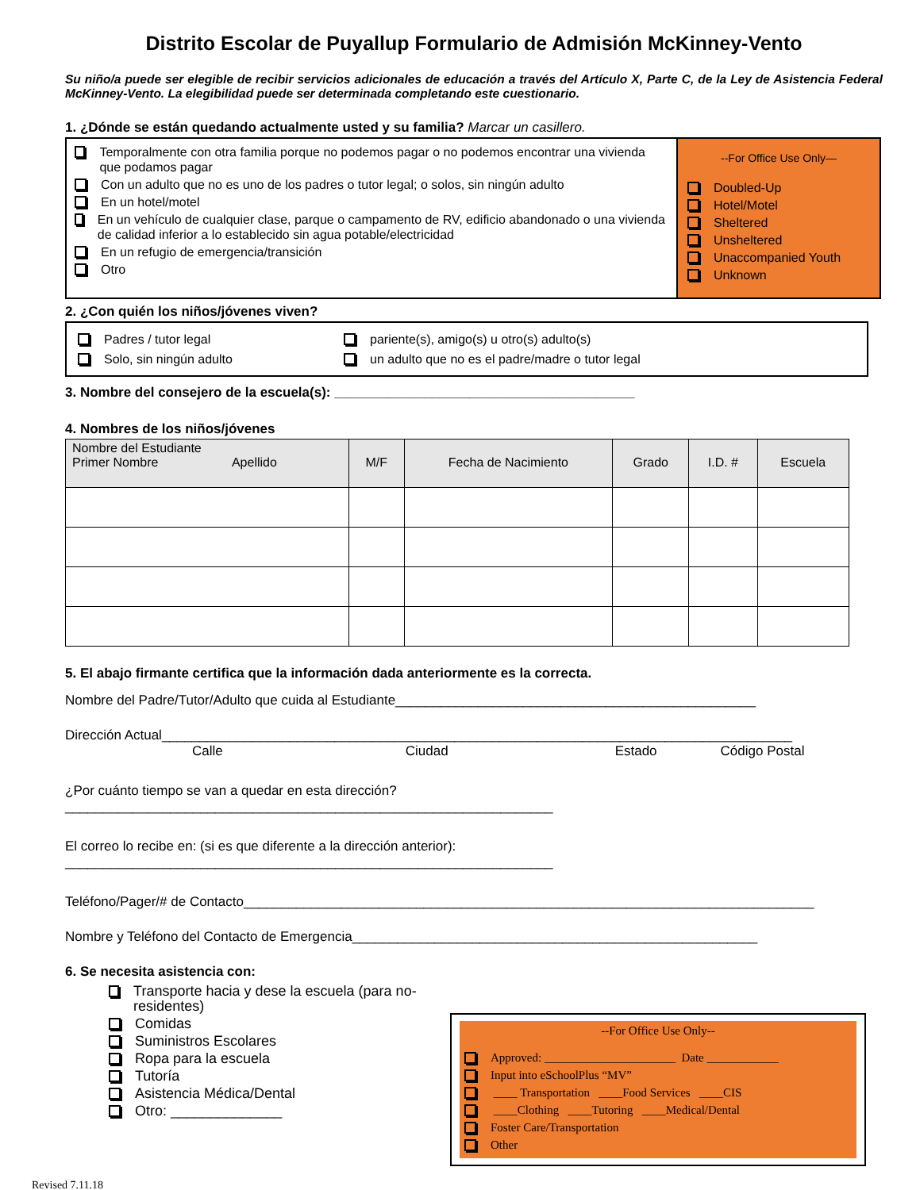Distrito Escolar de Puyallup Formulario de Admisión McKinney-Vento
Su niño/a puede ser elegible de recibir servicios adicionales de educación a través del Artículo X, Parte C, de la Ley de Asistencia Federal McKinney-Vento. La elegibilidad puede ser determinada completando este cuestionario.
1. ¿Dónde se están quedando actualmente usted y su familia? Marcar un casillero.
Temporalmente con otra familia porque no podemos pagar o no podemos encontrar una vivienda que podamos pagar
Con un adulto que no es uno de los padres o tutor legal; o solos, sin ningún adulto
En un hotel/motel
En un vehículo de cualquier clase, parque o campamento de RV, edificio abandonado o una vivienda de calidad inferior a lo establecido sin agua potable/electricidad
En un refugio de emergencia/transición
Otro
--For Office Use Only—
Doubled-Up
Hotel/Motel
Sheltered
Unsheltered
Unaccompanied Youth
Unknown
2. ¿Con quién los niños/jóvenes viven?
Padres / tutor legal
pariente(s), amigo(s) u otro(s) adulto(s)
Solo, sin ningún adulto
un adulto que no es el padre/madre o tutor legal
3. Nombre del consejero de la escuela(s): ________________________________________
4. Nombres de los niños/jóvenes
| Nombre del Estudiante Primer Nombre Apellido | M/F | Fecha de Nacimiento | Grado | I.D. # | Escuela |
| --- | --- | --- | --- | --- | --- |
5. El abajo firmante certifica que la información dada anteriormente es la correcta.
Nombre del Padre/Tutor/Adulto que cuida al Estudiante________________________________________________
Dirección Actual____________________________________________________________________________________
Calle Ciudad Estado Código Postal
¿Por cuánto tiempo se van a quedar en esta dirección?
_________________________________________________________________
El correo lo recibe en: (si es que diferente a la dirección anterior):
_________________________________________________________________
Teléfono/Pager/# de Contacto____________________________________________________________________________
Nombre y Teléfono del Contacto de Emergencia______________________________________________________
6. Se necesita asistencia con:
Transporte hacia y dese la escuela (para no-residentes)
Comidas
Suministros Escolares
Ropa para la escuela
Tutoría
Asistencia Médica/Dental
Otro: ______________
--For Office Use Only--
Approved: ______________________ Date ____________
Input into eSchoolPlus “MV”
____ Transportation ____Food Services ____CIS
____Clothing ____Tutoring ____Medical/Dental
Foster Care/Transportation
Other
Revised 7.11.18